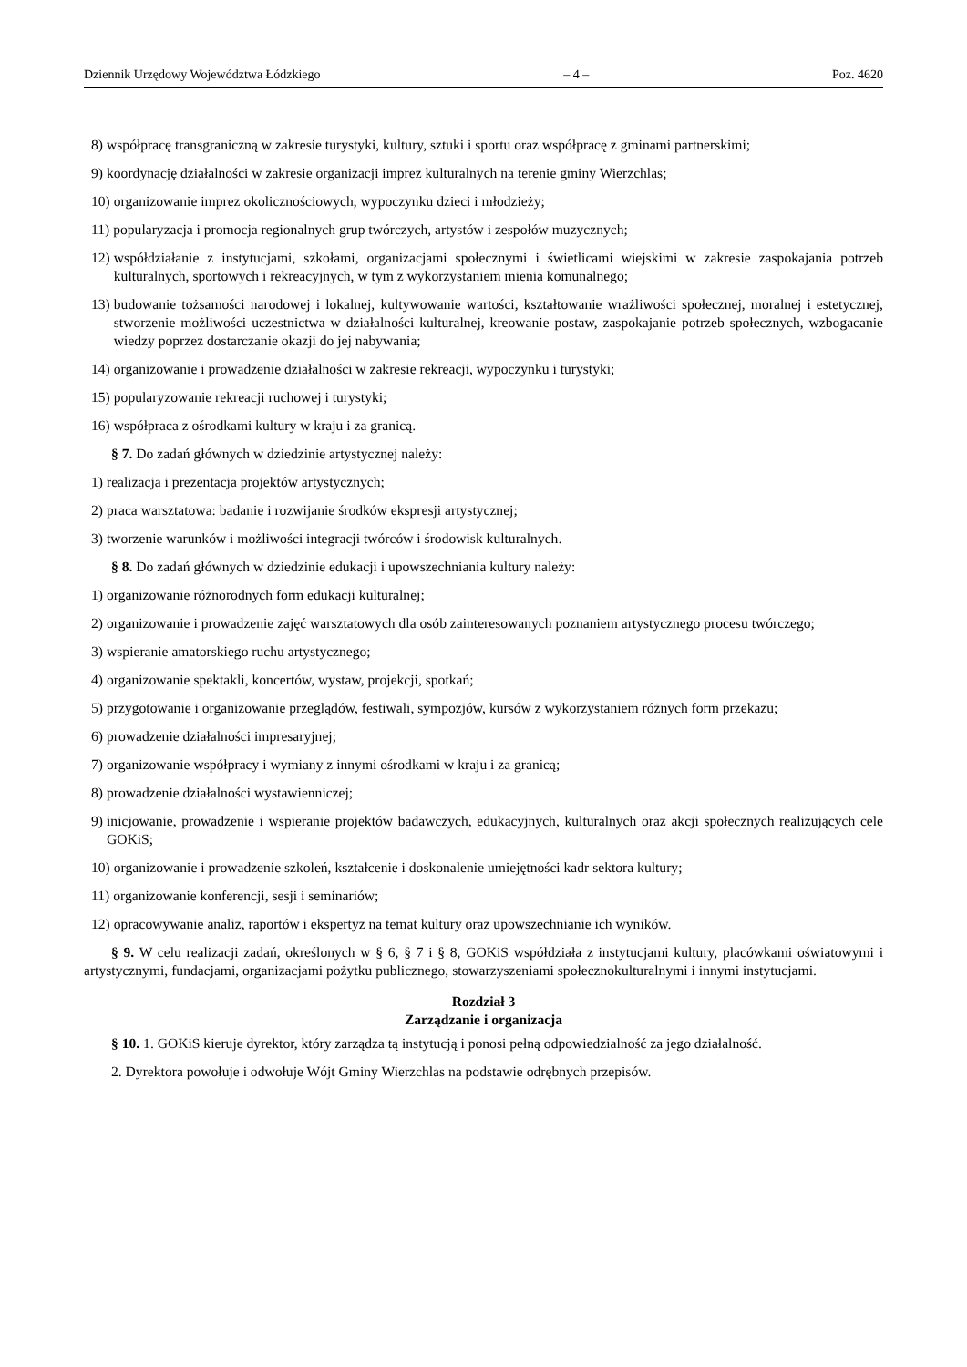Dziennik Urzędowy Województwa Łódzkiego – 4 – Poz. 4620
8) współpracę transgraniczną w zakresie turystyki, kultury, sztuki i sportu oraz współpracę z gminami partnerskimi;
9) koordynację działalności w zakresie organizacji imprez kulturalnych na terenie gminy Wierzchlas;
10) organizowanie imprez okolicznościowych, wypoczynku dzieci i młodzieży;
11) popularyzacja i promocja regionalnych grup twórczych, artystów i zespołów muzycznych;
12) współdziałanie z instytucjami, szkołami, organizacjami społecznymi i świetlicami wiejskimi w zakresie zaspokajania potrzeb kulturalnych, sportowych i rekreacyjnych, w tym z wykorzystaniem mienia komunalnego;
13) budowanie tożsamości narodowej i lokalnej, kultywowanie wartości, kształtowanie wrażliwości społecznej, moralnej i estetycznej, stworzenie możliwości uczestnictwa w działalności kulturalnej, kreowanie postaw, zaspokajanie potrzeb społecznych, wzbogacanie wiedzy poprzez dostarczanie okazji do jej nabywania;
14) organizowanie i prowadzenie działalności w zakresie rekreacji, wypoczynku i turystyki;
15) popularyzowanie rekreacji ruchowej i turystyki;
16) współpraca z ośrodkami kultury w kraju i za granicą.
§ 7. Do zadań głównych w dziedzinie artystycznej należy:
1) realizacja i prezentacja projektów artystycznych;
2) praca warsztatowa: badanie i rozwijanie środków ekspresji artystycznej;
3) tworzenie warunków i możliwości integracji twórców i środowisk kulturalnych.
§ 8. Do zadań głównych w dziedzinie edukacji i upowszechniania kultury należy:
1) organizowanie różnorodnych form edukacji kulturalnej;
2) organizowanie i prowadzenie zajęć warsztatowych dla osób zainteresowanych poznaniem artystycznego procesu twórczego;
3) wspieranie amatorskiego ruchu artystycznego;
4) organizowanie spektakli, koncertów, wystaw, projekcji, spotkań;
5) przygotowanie i organizowanie przeglądów, festiwali, sympozjów, kursów z wykorzystaniem różnych form przekazu;
6) prowadzenie działalności impresaryjnej;
7) organizowanie współpracy i wymiany z innymi ośrodkami w kraju i za granicą;
8) prowadzenie działalności wystawienniczej;
9) inicjowanie, prowadzenie i wspieranie projektów badawczych, edukacyjnych, kulturalnych oraz akcji społecznych realizujących cele GOKiS;
10) organizowanie i prowadzenie szkoleń, kształcenie i doskonalenie umiejętności kadr sektora kultury;
11) organizowanie konferencji, sesji i seminariów;
12) opracowywanie analiz, raportów i ekspertyz na temat kultury oraz upowszechnianie ich wyników.
§ 9. W celu realizacji zadań, określonych w § 6, § 7 i § 8, GOKiS współdziała z instytucjami kultury, placówkami oświatowymi i artystycznymi, fundacjami, organizacjami pożytku publicznego, stowarzyszeniami społecznokulturalnymi i innymi instytucjami.
Rozdział 3
Zarządzanie i organizacja
§ 10. 1. GOKiS kieruje dyrektor, który zarządza tą instytucją i ponosi pełną odpowiedzialność za jego działalność.
2. Dyrektora powołuje i odwołuje Wójt Gminy Wierzchlas na podstawie odrębnych przepisów.